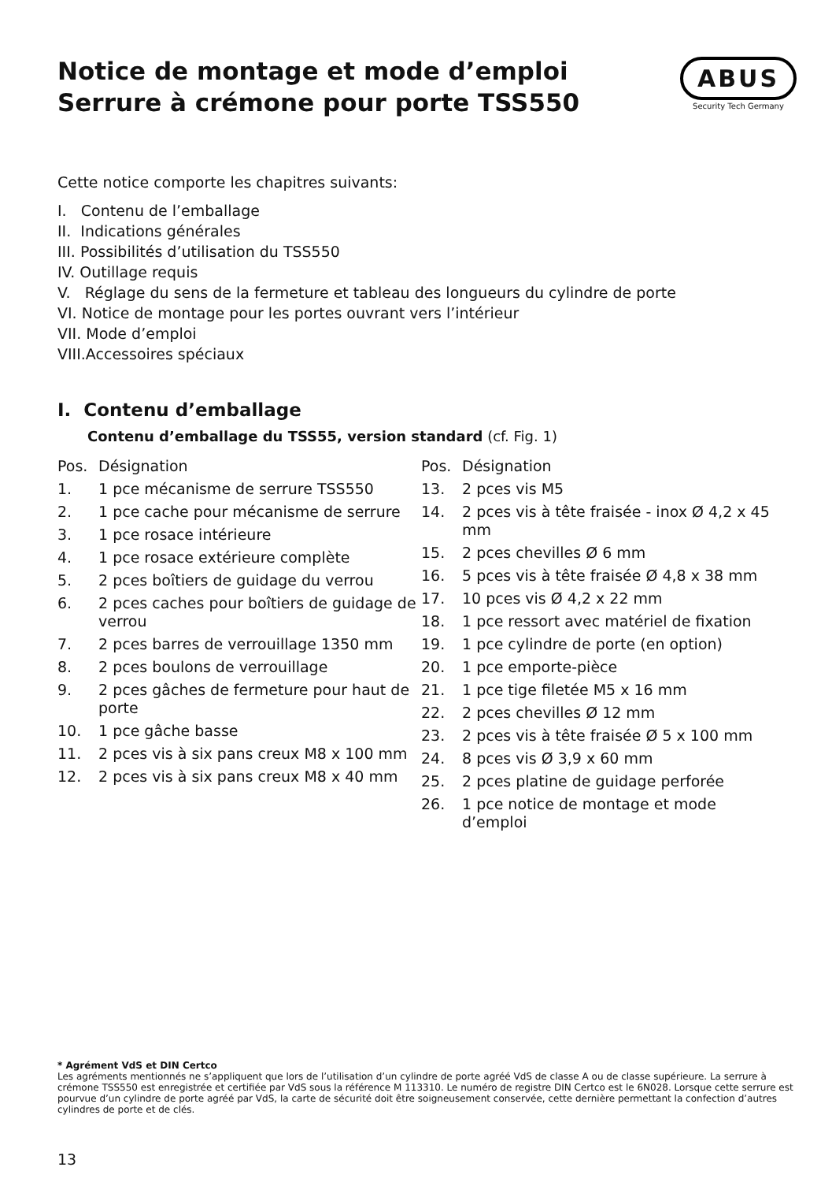Notice de montage et mode d’emploi
Serrure à crémone pour porte TSS550
ABUS
Security Tech Germany
Cette notice comporte les chapitres suivants:
I. Contenu de l’emballage
II. Indications générales
III. Possibilités d’utilisation du TSS550
IV. Outillage requis
V. Réglage du sens de la fermeture et tableau des longueurs du cylindre de porte
VI. Notice de montage pour les portes ouvrant vers l’intérieur
VII. Mode d’emploi
VIII.Accessoires spéciaux
I. Contenu d’emballage
Contenu d’emballage du TSS55, version standard (cf. Fig. 1)
Pos. Désignation
1. 1 pce mécanisme de serrure TSS550
2. 1 pce cache pour mécanisme de serrure
3. 1 pce rosace intérieure
4. 1 pce rosace extérieure complète
5. 2 pces boîtiers de guidage du verrou
6. 2 pces caches pour boîtiers de guidage de verrou
7. 2 pces barres de verrouillage 1350 mm
8. 2 pces boulons de verrouillage
9. 2 pces gâches de fermeture pour haut de porte
10. 1 pce gâche basse
11. 2 pces vis à six pans creux M8 x 100 mm
12. 2 pces vis à six pans creux M8 x 40 mm
Pos. Désignation
13. 2 pces vis M5
14. 2 pces vis à tête fraisée - inox Ø 4,2 x 45 mm
15. 2 pces chevilles Ø 6 mm
16. 5 pces vis à tête fraisée Ø 4,8 x 38 mm
17. 10 pces vis Ø 4,2 x 22 mm
18. 1 pce ressort avec matériel de fixation
19. 1 pce cylindre de porte (en option)
20. 1 pce emporte-pièce
21. 1 pce tige filetée M5 x 16 mm
22. 2 pces chevilles Ø 12 mm
23. 2 pces vis à tête fraisée Ø 5 x 100 mm
24. 8 pces vis Ø 3,9 x 60 mm
25. 2 pces platine de guidage perforée
26. 1 pce notice de montage et mode d’emploi
* Agrément VdS et DIN Certco
Les agréments mentionnés ne s’appliquent que lors de l’utilisation d’un cylindre de porte agréé VdS de classe A ou de classe supérieure. La serrure à crémone TSS550 est enregistrée et certifiée par VdS sous la référence M 113310. Le numéro de registre DIN Certco est le 6N028. Lorsque cette serrure est pourvue d’un cylindre de porte agréé par VdS, la carte de sécurité doit être soigneusement conservée, cette dernière permettant la confection d’autres cylindres de porte et de clés.
13